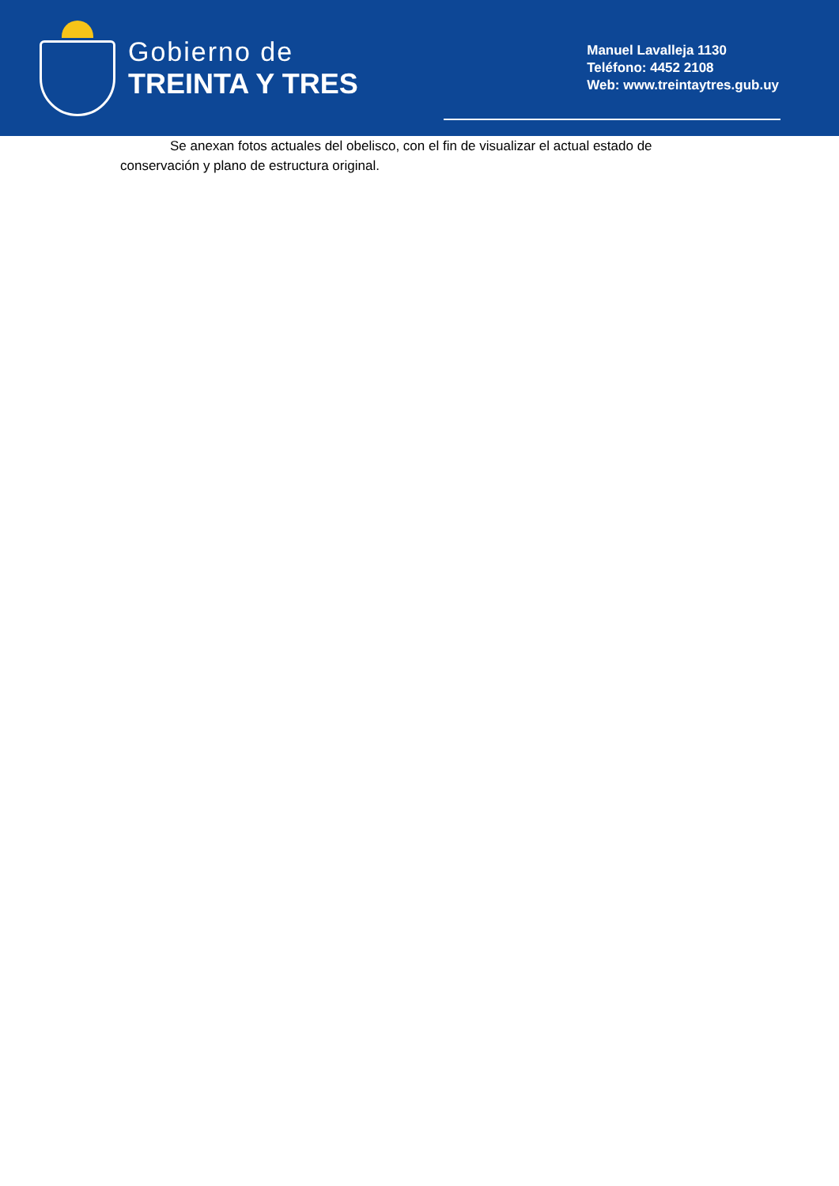Gobierno de
TREINTA Y TRES
Manuel Lavalleja 1130
Teléfono: 4452 2108
Web: www.treintaytres.gub.uy
Se anexan fotos actuales del obelisco, con el fin de visualizar el actual estado de conservación y plano de estructura original.